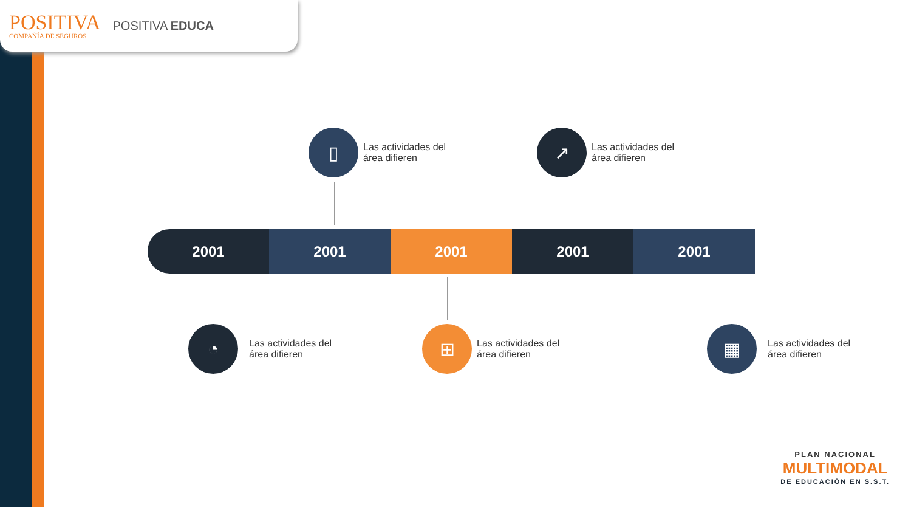POSITIVA
COMPAÑÍA DE SEGUROS
POSITIVA EDUCA
▯
Las actividades del
área difieren
↗
Las actividades del
área difieren
2001 2001 2001 2001 2001
◔
Las actividades del
área difieren
⊞
Las actividades del
área difieren
▦
Las actividades del
área difieren
PLAN NACIONAL
MULTIMODAL
DE EDUCACIÓN EN S.S.T.